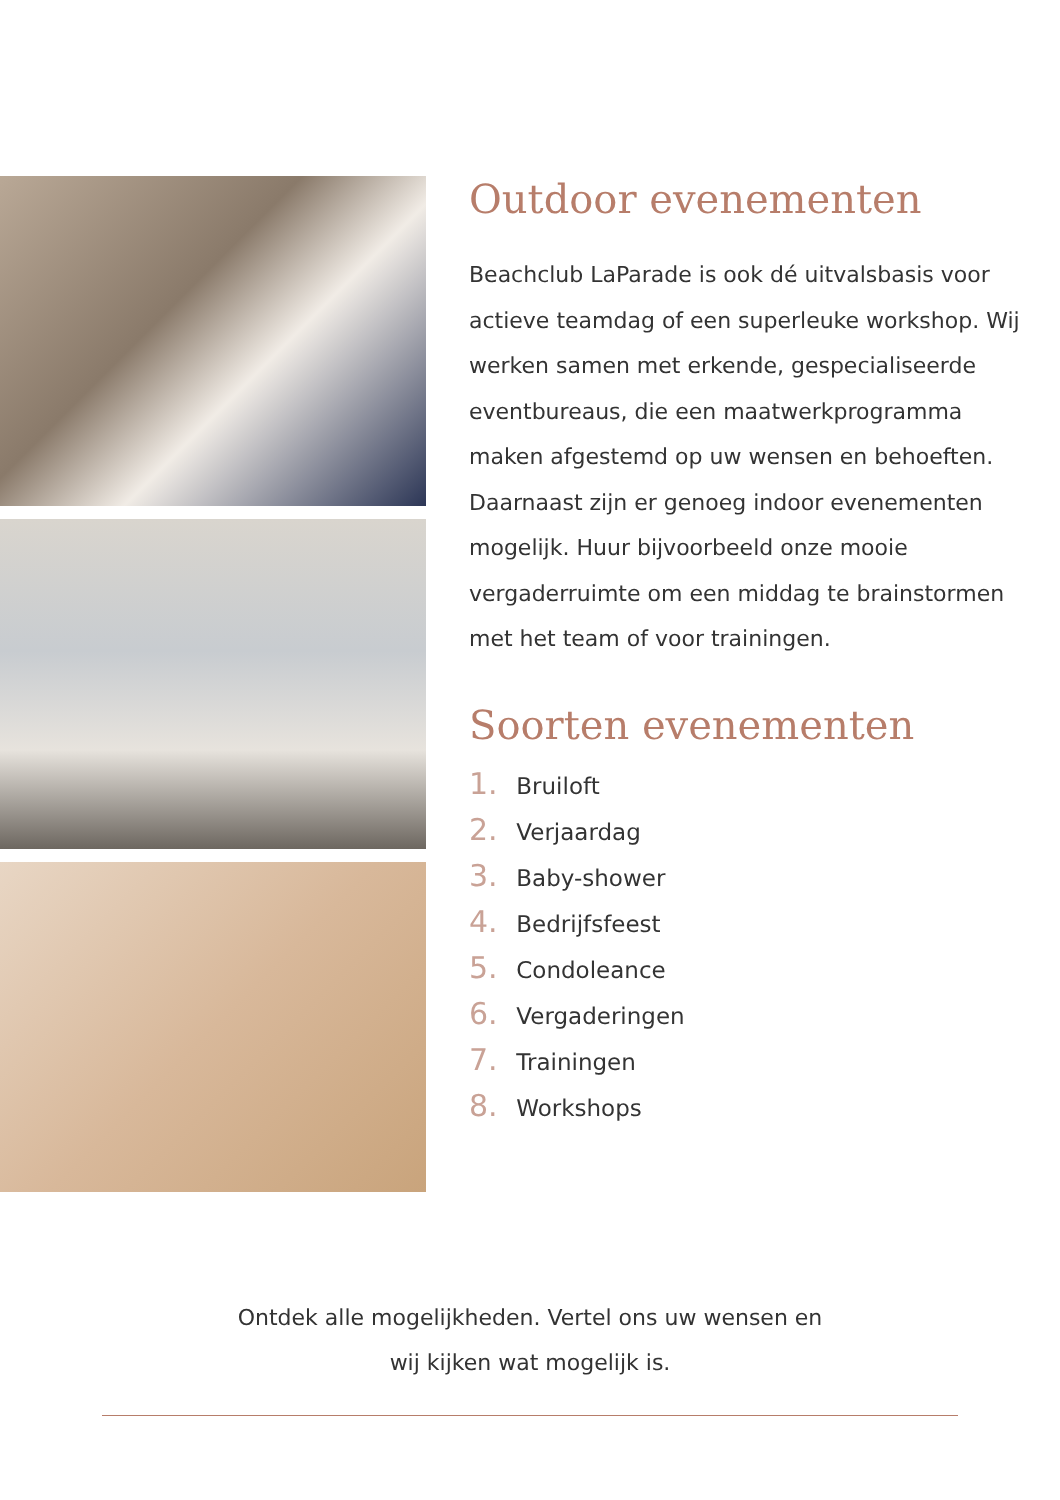Outdoor evenementen
Beachclub LaParade is ook dé uitvalsbasis voor actieve teamdag of een superleuke workshop. Wij werken samen met erkende, gespecialiseerde eventbureaus, die een maatwerkprogramma maken afgestemd op uw wensen en behoeften. Daarnaast zijn er genoeg indoor evenementen mogelijk. Huur bijvoorbeeld onze mooie vergaderruimte om een middag te brainstormen met het team of voor trainingen.
Soorten evenementen
1. Bruiloft
2. Verjaardag
3. Baby-shower
4. Bedrijfsfeest
5. Condoleance
6. Vergaderingen
7. Trainingen
8. Workshops
Ontdek alle mogelijkheden. Vertel ons uw wensen en
wij kijken wat mogelijk is.